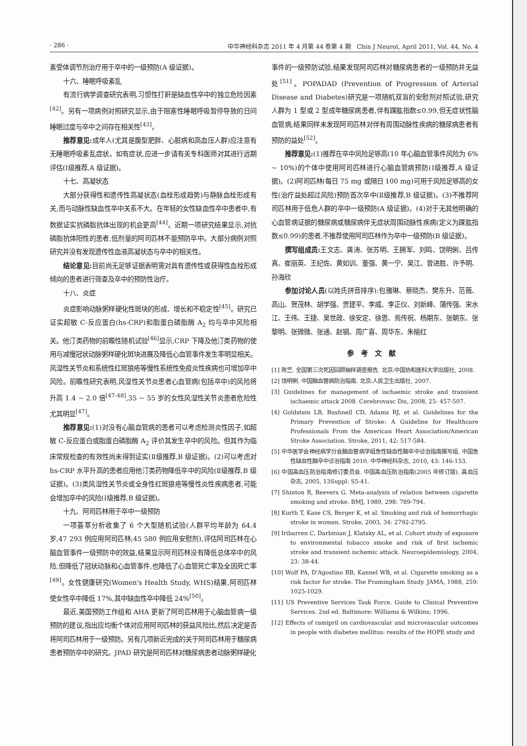· 286 · 中华神经科杂志 2011 年 4 月第 44 卷第 4 期　Chin J Neurol, April 2011, Vol. 44, No. 4
素受体调节剂治疗用于卒中的一级预防(A 级证据)。
十六、睡眠呼吸紊乱
有流行病学调查研究表明,习惯性打鼾是缺血性卒中的独立危险因素<sup>[42]</sup>。另有一项病例对照研究显示,由于阻塞性睡眠呼吸暂停导致的日间睡眠过度与卒中之间存在相关性<sup>[43]</sup>。
推荐意见: 成年人(尤其是腹型肥胖、心脏病和高血压人群)应注意有无睡眠呼吸紊乱症状。如有症状,应进一步请有关专科医师对其进行远期评估(Ⅰ级推荐,A 级证据)。
十七、高凝状态
大部分获得性和遗传性高凝状态(血栓形成趋势)与静脉血栓形成有关,而与动脉性缺血性卒中关系不大。在年轻的女性缺血性卒中患者中,有数据证实抗磷脂抗体出现的机会更高<sup>[44]</sup>。近期一项研究结果显示,对抗磷脂抗体阳性的患者,低剂量的阿司匹林不能预防卒中。大部分病例对照研究并没有发现遗传性血液高凝状态与卒中的相关性。
结论意见: 目前尚无足够证据表明需对具有遗传性或获得性血栓形成倾向的患者进行筛查及卒中的预防性治疗。
十八、炎症
炎症影响动脉粥样硬化性斑块的形成、增长和不稳定性<sup>[45]</sup>。研究已证实超敏 C-反应蛋白(hs-CRP)和脂蛋白磷脂酶 A<sub>2</sub> 均与卒中风险相关。他汀类药物的前瞻性随机试验<sup>[46]</sup>显示,CRP 下降及他汀类药物的使用与减慢冠状动脉粥样硬化斑块进展及降低心血管事件发生率明显相关。风湿性关节炎和系统性红斑狼疮等慢性系统性免疫炎性疾病也可增加卒中风险。前瞻性研究表明,风湿性关节炎患者心血管病(包括卒中)的风险将升高 1.4 ~ 2.0 倍<sup>[47-48]</sup>,35 ~ 55 岁的女性风湿性关节炎患者危险性尤其明显<sup>[47]</sup>。
推荐意见:(1)对没有心脑血管病的患者可以考虑检测炎性因子,如超敏 C-反应蛋白或脂蛋白磷脂酶 A<sub>2</sub> 评价其发生卒中的风险。但其作为临床常规检查的有效性尚未得到证实(Ⅱ级推荐,B 级证据)。(2)可以考虑对 hs-CRP 水平升高的患者应用他汀类药物降低卒中的风险(Ⅱ级推荐,B 级证据)。(3)类风湿性关节炎或全身性红斑狼疮等慢性炎性疾病患者,可能会增加卒中的风险(Ⅰ级推荐,B 级证据)。
十九、阿司匹林用于卒中一级预防
一项荟萃分析收集了 6 个大型随机试验(人群平均年龄为 64.4 岁,47 293 例应用阿司匹林;45 580 例应用安慰剂),评估阿司匹林在心脑血管事件一级预防中的效益,结果显示阿司匹林没有降低总体卒中的风险,但降低了冠状动脉和心血管事件,也降低了心血管死亡率及全因死亡率<sup>[49]</sup>。女性健康研究(Women's Health Study, WHS)结果,阿司匹林使女性卒中降低 17%,其中缺血性卒中降低 24%<sup>[50]</sup>。
最近,美国预防工作组和 AHA 更新了阿司匹林用于心脑血管病一级预防的建议,指出应均衡个体对应用阿司匹林的获益风险比,然后决定是否将阿司匹林用于一级预防。另有几项新近完成的关于阿司匹林用于糖尿病患者预防卒中的研究。JPAD 研究是阿司匹林对糖尿病患者动脉粥样硬化
事件的一级预防试验,结果发现阿司匹林对糖尿病患者的一级预防并无益处<sup>[51]</sup>。POPADAD (Prevention of Progression of Arterial Disease and Diabetes)研究是一项随机双盲的安慰剂对照试验,研究人群为 1 型或 2 型成年糖尿病患者,伴有踝肱指数≤0.99,但无症状性脑血管病,结果同样未发现阿司匹林对伴有周围动脉性疾病的糖尿病患者有预防的益处<sup>[52]</sup>。
推荐意见:(1)推荐在卒中风险足够高(10 年心脑血管事件风险为 6% ~ 10%)的个体中使用阿司匹林进行心脑血管病预防(Ⅰ级推荐,A 级证据)。(2)阿司匹林(每日 75 mg 或隔日 100 mg)可用于风险足够高的女性(治疗益处超过风险)预防首次卒中(Ⅱ级推荐,B 级证据)。(3)不推荐阿司匹林用于低危人群的卒中一级预防(A 级证据)。(4)对于无其他明确的心血管病证据的糖尿病或糖尿病伴无症状周围动脉性疾病(定义为踝肱指数≤0.99)的患者,不推荐使用阿司匹林作为卒中一级预防(B 级证据)。
撰写组成员: 王文志、龚涛、张苏明、王拥军、刘鸣、饶明俐、吕传真、崔丽英、王纪佐、黄如训、董强、黄一宁、吴江、曾进胜、许予明、孙海欣
参加讨论人员(以姓氏拼音排序):包雅琳、蔡晓杰、樊东升、范薇、高山、贺茂林、胡学强、贾建平、李威、李正仪、刘新峰、蒲传强、宋水江、王伟、王捷、吴世政、徐安定、徐恩、焉传祝、杨期东、张朝东、张黎明、张微微、张通、赵钢、周广喜、周华东、朱榆红
参考文献
[1] 陈竺. 全国第三次死因回顾抽样调查报告. 北京:中国协和医科大学出版社, 2008.
[2] 饶明俐. 中国脑血管病防治指南. 北京:人民卫生出版社, 2007.
[3] Guidelines for management of ischaemic stroke and transient ischaemic attack 2008. Cerebrovasc Dis, 2008, 25: 457-507.
[4] Goldstein LB, Bushnell CD, Adams RJ, et al. Guidelines for the Primary Prevention of Stroke: A Guideline for Healthcare Professionals From the American Heart Association/American Stroke Association. Stroke, 2011, 42: 517-584.
[5] 中华医学会神经病学分会脑血管病学组急性缺血性脑卒中诊治指南撰写组. 中国急性缺血性脑卒中诊治指南 2010. 中华神经科杂志, 2010, 43: 146-153.
[6] 中国高血压防治指南修订委员会. 中国高血压防治指南(2005 年修订版). 高血压杂志, 2005, 13Suppl: S5-41.
[7] Shinton R, Beevers G. Meta-analysis of relation between cigarette smoking and stroke. BMJ, 1989, 298: 789-794.
[8] Kurth T, Kase CS, Berger K, et al. Smoking and risk of hemorrhagic stroke in women. Stroke, 2003, 34: 2792-2795.
[9] Iribarren C, Darbinian J, Klatsky AL, et al. Cohort study of exposure to environmental tobacco smoke and risk of first ischemic stroke and transient ischemic attack. Neuroepidemiology, 2004, 23: 38-44.
[10] Wolf PA, D'Agostino RB, Kannel WB, et al. Cigarette smoking as a risk factor for stroke. The Framingham Study. JAMA, 1988, 259: 1025-1029.
[11] US Preventive Services Task Force. Guide to Clinical Preventive Services. 2nd ed. Baltimore: Williams & Wilkins; 1996.
[12] Effects of ramipril on cardiovascular and microvascular outcomes in people with diabetes mellitus: results of the HOPE study and